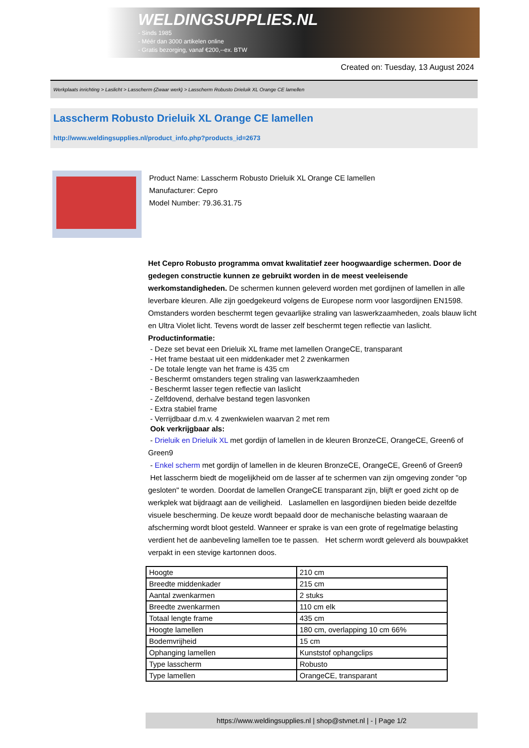WELDINGSUPPLIES.NL
- Sinds 1985
- Méér dan 3000 artikelen online
- Gratis bezorging, vanaf €200,--ex. BTW
Created on: Tuesday, 13 August 2024
Werkplaats inrichting > Laslicht > Lasscherm (Zwaar werk) > Lasscherm Robusto Drieluik XL Orange CE lamellen
Lasscherm Robusto Drieluik XL Orange CE lamellen
http://www.weldingsupplies.nl/product_info.php?products_id=2673
Product Name: Lasscherm Robusto Drieluik XL Orange CE lamellen
Manufacturer: Cepro
Model Number: 79.36.31.75
Het Cepro Robusto programma omvat kwalitatief zeer hoogwaardige schermen. Door de gedegen constructie kunnen ze gebruikt worden in de meest veeleisende werkomstandigheden. De schermen kunnen geleverd worden met gordijnen of lamellen in alle leverbare kleuren. Alle zijn goedgekeurd volgens de Europese norm voor lasgordijnen EN1598. Omstanders worden beschermt tegen gevaarlijke straling van laswerkzaamheden, zoals blauw licht en Ultra Violet licht. Tevens wordt de lasser zelf beschermt tegen reflectie van laslicht. Productinformatie:
- Deze set bevat een Drieluik XL frame met lamellen OrangeCE, transparant
- Het frame bestaat uit een middenkader met 2 zwenkarmen
- De totale lengte van het frame is 435 cm
- Beschermt omstanders tegen straling van laswerkzaamheden
- Beschermt lasser tegen reflectie van laslicht
- Zelfdovend, derhalve bestand tegen lasvonken
- Extra stabiel frame
- Verrijdbaar d.m.v. 4 zwenkwielen waarvan 2 met rem
Ook verkrijgbaar als:
- Drieluik en Drieluik XL met gordijn of lamellen in de kleuren BronzeCE, OrangeCE, Green6 of Green9
- Enkel scherm met gordijn of lamellen in de kleuren BronzeCE, OrangeCE, Green6 of Green9
Het lasscherm biedt de mogelijkheid om de lasser af te schermen van zijn omgeving zonder "op gesloten" te worden. Doordat de lamellen OrangeCE transparant zijn, blijft er goed zicht op de werkplek wat bijdraagt aan de veiligheid. Laslamellen en lasgordijnen bieden beide dezelfde visuele bescherming. De keuze wordt bepaald door de mechanische belasting waaraan de afscherming wordt bloot gesteld. Wanneer er sprake is van een grote of regelmatige belasting verdient het de aanbeveling lamellen toe te passen. Het scherm wordt geleverd als bouwpakket verpakt in een stevige kartonnen doos.
| Hoogte | 210 cm |
| Breedte middenkader | 215 cm |
| Aantal zwenkarmen | 2 stuks |
| Breedte zwenkarmen | 110 cm elk |
| Totaal lengte frame | 435 cm |
| Hoogte lamellen | 180 cm, overlapping 10 cm 66% |
| Bodemvrijheid | 15 cm |
| Ophanging lamellen | Kunststof ophangclips |
| Type lasscherm | Robusto |
| Type lamellen | OrangeCE, transparant |
https://www.weldingsupplies.nl | shop@stvnet.nl | - | Page 1/2